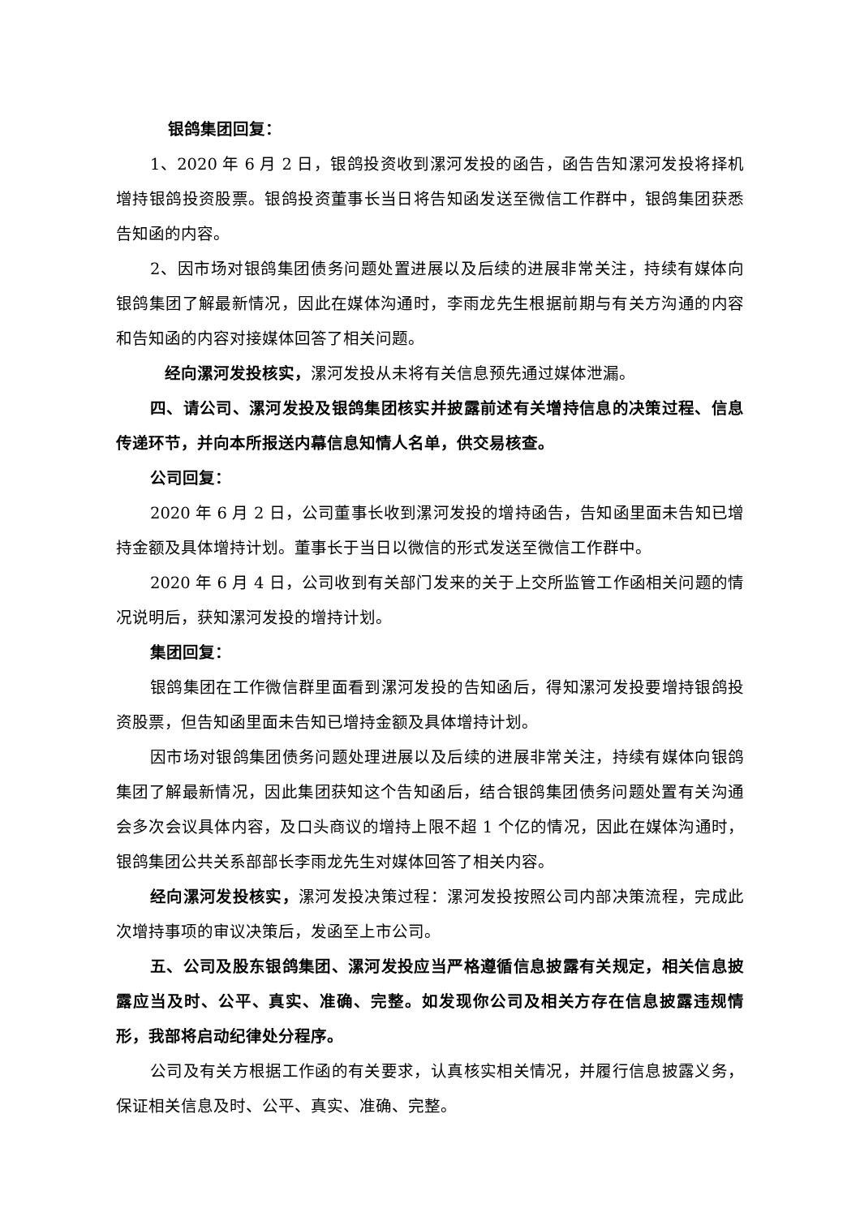银鸽集团回复：
1、2020 年 6 月 2 日，银鸽投资收到漯河发投的函告，函告告知漯河发投将择机增持银鸽投资股票。银鸽投资董事长当日将告知函发送至微信工作群中，银鸽集团获悉告知函的内容。
2、因市场对银鸽集团债务问题处置进展以及后续的进展非常关注，持续有媒体向银鸽集团了解最新情况，因此在媒体沟通时，李雨龙先生根据前期与有关方沟通的内容和告知函的内容对接媒体回答了相关问题。
经向漯河发投核实，漯河发投从未将有关信息预先通过媒体泄漏。
四、请公司、漯河发投及银鸽集团核实并披露前述有关增持信息的决策过程、信息传递环节，并向本所报送内幕信息知情人名单，供交易核查。
公司回复：
2020 年 6 月 2 日，公司董事长收到漯河发投的增持函告，告知函里面未告知已增持金额及具体增持计划。董事长于当日以微信的形式发送至微信工作群中。
2020 年 6 月 4 日，公司收到有关部门发来的关于上交所监管工作函相关问题的情况说明后，获知漯河发投的增持计划。
集团回复：
银鸽集团在工作微信群里面看到漯河发投的告知函后，得知漯河发投要增持银鸽投资股票，但告知函里面未告知已增持金额及具体增持计划。
因市场对银鸽集团债务问题处理进展以及后续的进展非常关注，持续有媒体向银鸽集团了解最新情况，因此集团获知这个告知函后，结合银鸽集团债务问题处置有关沟通会多次会议具体内容，及口头商议的增持上限不超 1 个亿的情况，因此在媒体沟通时，银鸽集团公共关系部部长李雨龙先生对媒体回答了相关内容。
经向漯河发投核实，漯河发投决策过程：漯河发投按照公司内部决策流程，完成此次增持事项的审议决策后，发函至上市公司。
五、公司及股东银鸽集团、漯河发投应当严格遵循信息披露有关规定，相关信息披露应当及时、公平、真实、准确、完整。如发现你公司及相关方存在信息披露违规情形，我部将启动纪律处分程序。
公司及有关方根据工作函的有关要求，认真核实相关情况，并履行信息披露义务，保证相关信息及时、公平、真实、准确、完整。